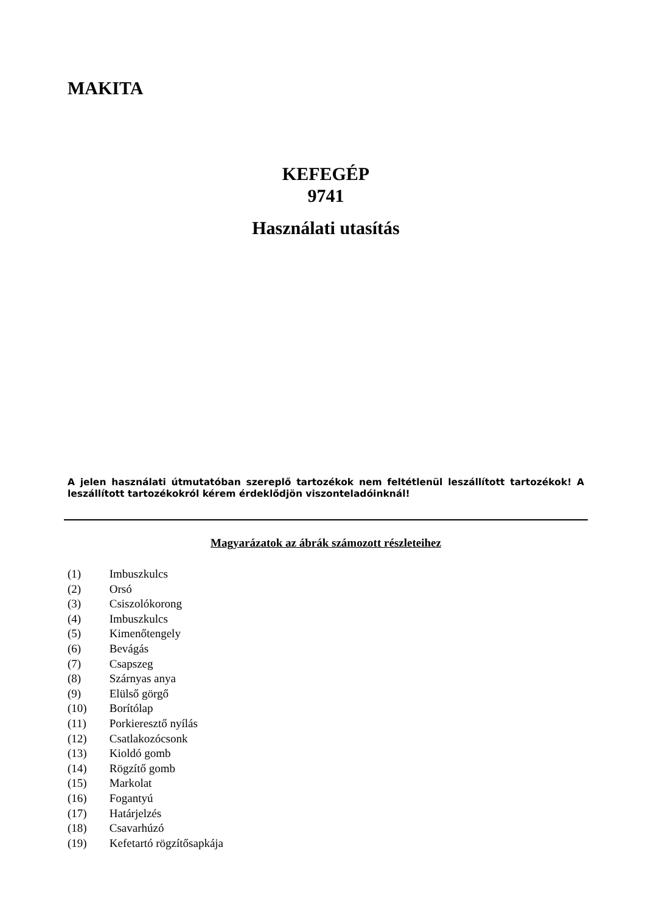MAKITA
KEFEGÉP
9741
Használati utasítás
A jelen használati útmutatóban szereplő tartozékok nem feltétlenül leszállított tartozékok! A leszállított tartozékokról kérem érdeklődjön viszonteladóinknál!
Magyarázatok az ábrák számozott részleteihez
(1) Imbuszkulcs
(2) Orsó
(3) Csiszolókorong
(4) Imbuszkulcs
(5) Kimenőtengely
(6) Bevágás
(7) Csapszeg
(8) Szárnyas anya
(9) Elülső görgő
(10) Borítólap
(11) Porkieresztő nyílás
(12) Csatlakozócsonk
(13) Kioldó gomb
(14) Rögzítő gomb
(15) Markolat
(16) Fogantyú
(17) Határjelzés
(18) Csavarhúzó
(19) Kefetartó rögzítősapkája